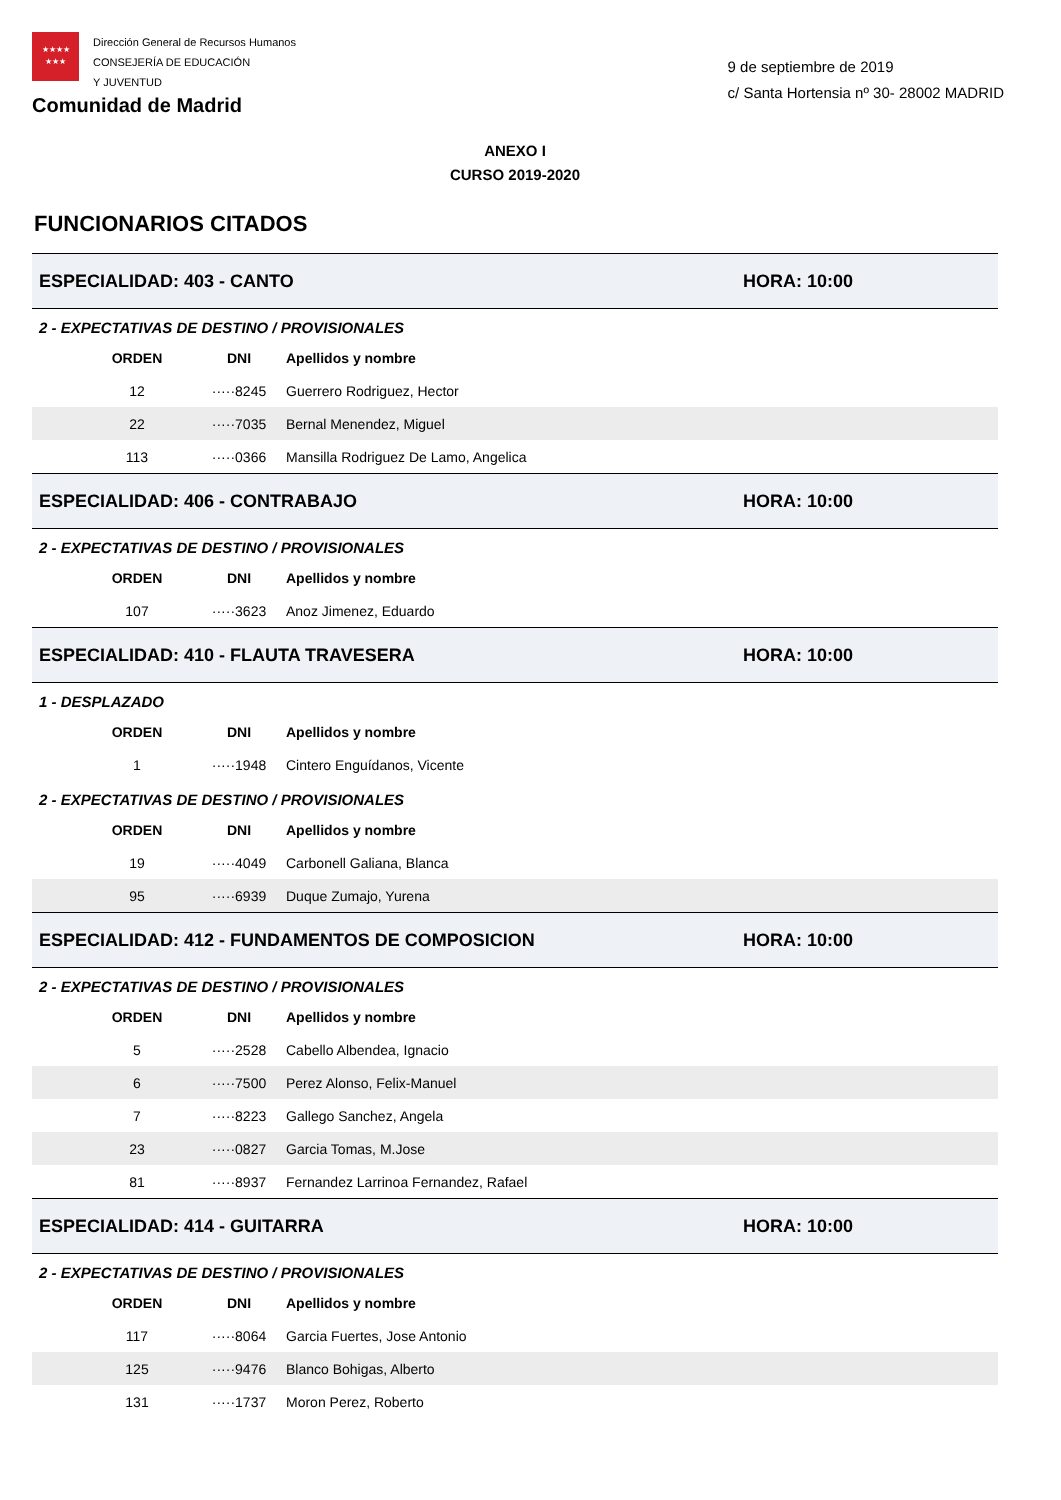★★★★
★★★
Dirección General de Recursos Humanos
CONSEJERÍA DE EDUCACIÓN
Y JUVENTUD
Comunidad de Madrid
9 de septiembre de 2019
c/ Santa Hortensia nº 30- 28002 MADRID
ANEXO I
CURSO 2019-2020
FUNCIONARIOS CITADOS
ESPECIALIDAD: 403 - CANTO HORA: 10:00
2 - EXPECTATIVAS DE DESTINO / PROVISIONALES
| ORDEN | DNI | Apellidos y nombre |
| --- | --- | --- |
| 12 | ·····8245 | Guerrero Rodriguez, Hector |
| 22 | ·····7035 | Bernal Menendez, Miguel |
| 113 | ·····0366 | Mansilla Rodriguez De Lamo, Angelica |
ESPECIALIDAD: 406 - CONTRABAJO HORA: 10:00
2 - EXPECTATIVAS DE DESTINO / PROVISIONALES
| ORDEN | DNI | Apellidos y nombre |
| --- | --- | --- |
| 107 | ·····3623 | Anoz Jimenez, Eduardo |
ESPECIALIDAD: 410 - FLAUTA TRAVESERA HORA: 10:00
1 - DESPLAZADO
| ORDEN | DNI | Apellidos y nombre |
| --- | --- | --- |
| 1 | ·····1948 | Cintero Enguídanos, Vicente |
2 - EXPECTATIVAS DE DESTINO / PROVISIONALES
| ORDEN | DNI | Apellidos y nombre |
| --- | --- | --- |
| 19 | ·····4049 | Carbonell Galiana, Blanca |
| 95 | ·····6939 | Duque Zumajo, Yurena |
ESPECIALIDAD: 412 - FUNDAMENTOS DE COMPOSICION HORA: 10:00
2 - EXPECTATIVAS DE DESTINO / PROVISIONALES
| ORDEN | DNI | Apellidos y nombre |
| --- | --- | --- |
| 5 | ·····2528 | Cabello Albendea, Ignacio |
| 6 | ·····7500 | Perez Alonso, Felix-Manuel |
| 7 | ·····8223 | Gallego Sanchez, Angela |
| 23 | ·····0827 | Garcia Tomas, M.Jose |
| 81 | ·····8937 | Fernandez Larrinoa Fernandez, Rafael |
ESPECIALIDAD: 414 - GUITARRA HORA: 10:00
2 - EXPECTATIVAS DE DESTINO / PROVISIONALES
| ORDEN | DNI | Apellidos y nombre |
| --- | --- | --- |
| 117 | ·····8064 | Garcia Fuertes, Jose Antonio |
| 125 | ·····9476 | Blanco Bohigas, Alberto |
| 131 | ·····1737 | Moron Perez, Roberto |